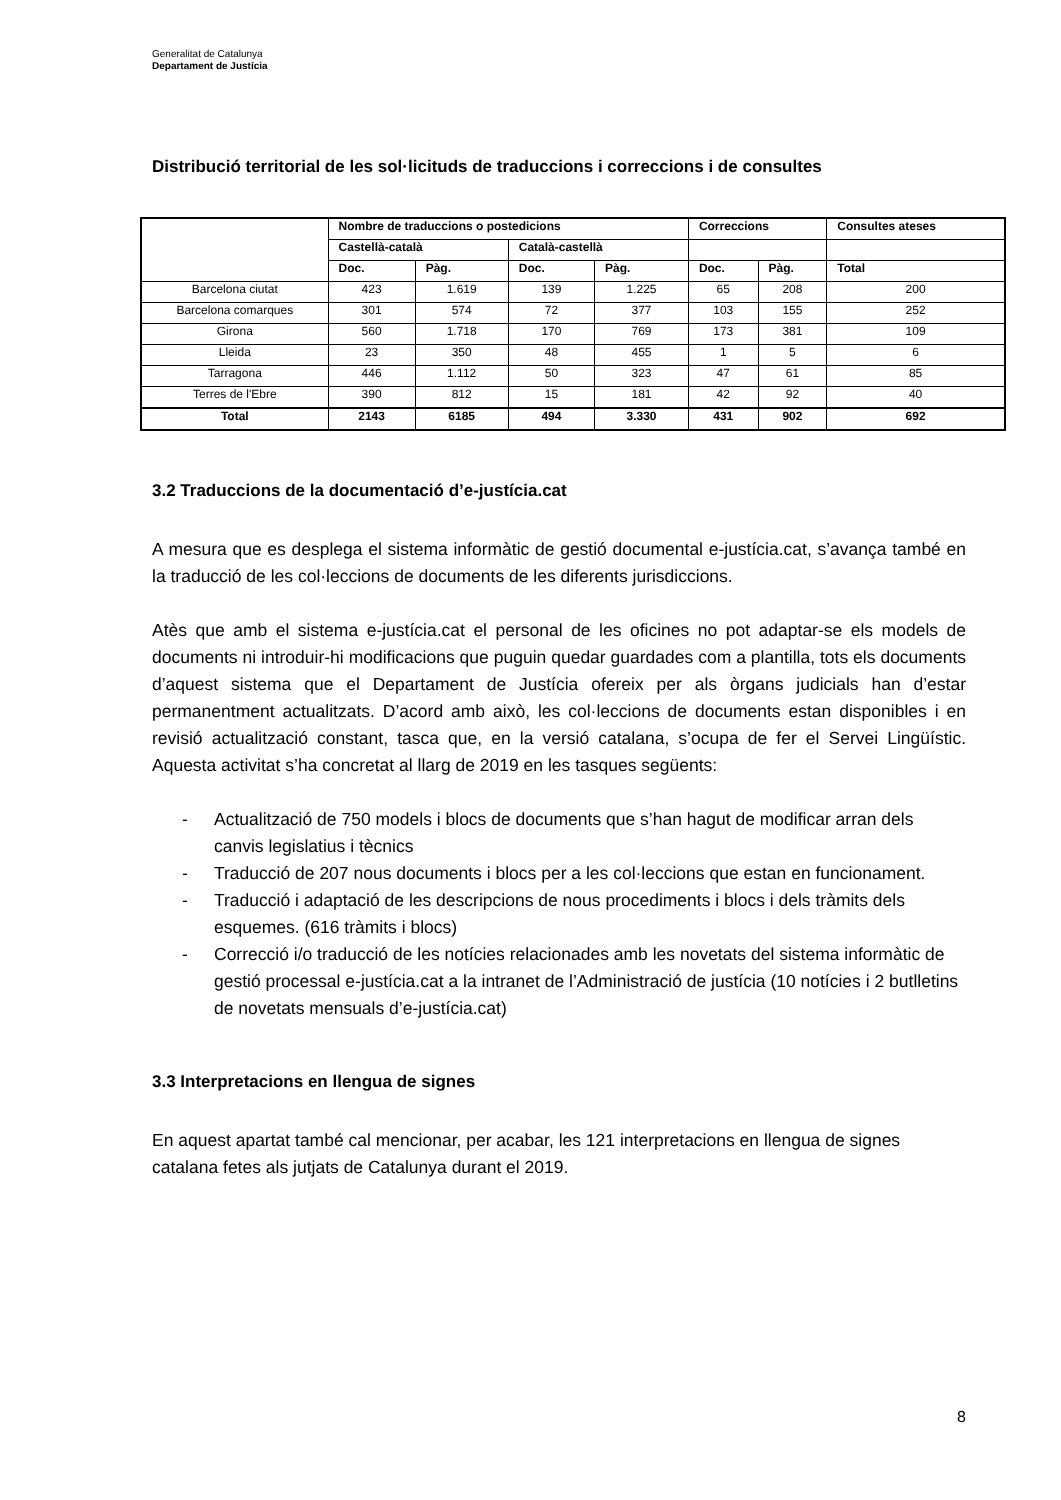Generalitat de Catalunya
Departament de Justícia
Distribució territorial de les sol·licituds de traduccions i correccions i de consultes
| | Nombre de traduccions o postedicions | | | | Correccions | | Consultes ateses |
| --- | --- | --- | --- | --- | --- | --- | --- |
| | Castellà-català | | Català-castellà | | | | |
| | Doc. | Pàg. | Doc. | Pàg. | Doc. | Pàg. | Total |
| Barcelona ciutat | 423 | 1.619 | 139 | 1.225 | 65 | 208 | 200 |
| Barcelona comarques | 301 | 574 | 72 | 377 | 103 | 155 | 252 |
| Girona | 560 | 1.718 | 170 | 769 | 173 | 381 | 109 |
| Lleida | 23 | 350 | 48 | 455 | 1 | 5 | 6 |
| Tarragona | 446 | 1.112 | 50 | 323 | 47 | 61 | 85 |
| Terres de l'Ebre | 390 | 812 | 15 | 181 | 42 | 92 | 40 |
| Total | 2143 | 6185 | 494 | 3.330 | 431 | 902 | 692 |
3.2 Traduccions de la documentació d’e-justícia.cat
A mesura que es desplega el sistema informàtic de gestió documental e-justícia.cat, s’avança també en la traducció de les col·leccions de documents de les diferents jurisdiccions.
Atès que amb el sistema e-justícia.cat el personal de les oficines no pot adaptar-se els models de documents ni introduir-hi modificacions que puguin quedar guardades com a plantilla, tots els documents d’aquest sistema que el Departament de Justícia ofereix per als òrgans judicials han d’estar permanentment actualitzats. D’acord amb això, les col·leccions de documents estan disponibles i en revisió actualització constant, tasca que, en la versió catalana, s’ocupa de fer el Servei Lingüístic. Aquesta activitat s’ha concretat al llarg de 2019 en les tasques següents:
- Actualització de 750 models i blocs de documents que s’han hagut de modificar arran dels canvis legislatius i tècnics
- Traducció de 207 nous documents i blocs per a les col·leccions que estan en funcionament.
- Traducció i adaptació de les descripcions de nous procediments i blocs i dels tràmits dels esquemes. (616 tràmits i blocs)
- Correcció i/o traducció de les notícies relacionades amb les novetats del sistema informàtic de gestió processal e-justícia.cat a la intranet de l’Administració de justícia (10 notícies i 2 butlletins de novetats mensuals d’e-justícia.cat)
3.3 Interpretacions en llengua de signes
En aquest apartat també cal mencionar, per acabar, les 121 interpretacions en llengua de signes catalana fetes als jutjats de Catalunya durant el 2019.
8